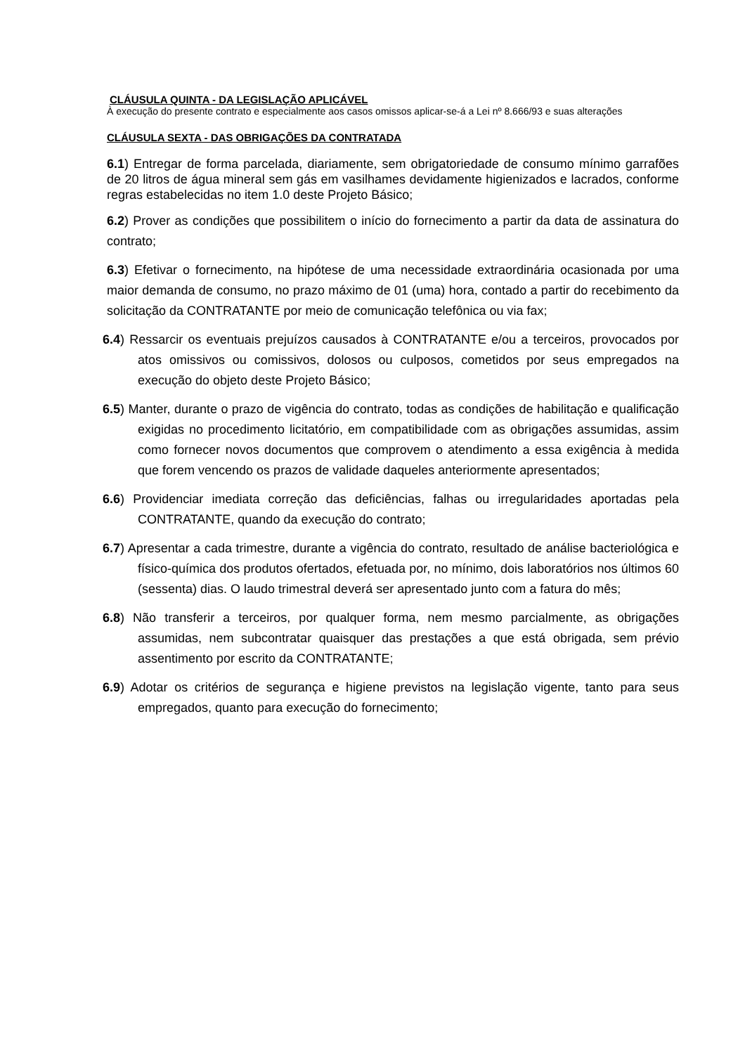CLÁUSULA QUINTA - DA LEGISLAÇÃO APLICÁVEL
À execução do presente contrato e especialmente aos casos omissos aplicar-se-á a Lei nº 8.666/93 e suas alterações
CLÁUSULA SEXTA - DAS OBRIGAÇÕES DA CONTRATADA
6.1) Entregar de forma parcelada, diariamente, sem obrigatoriedade de consumo mínimo garrafões de 20 litros de água mineral sem gás em vasilhames devidamente higienizados e lacrados, conforme regras estabelecidas no item 1.0 deste Projeto Básico;
6.2) Prover as condições que possibilitem o início do fornecimento a partir da data de assinatura do contrato;
6.3) Efetivar o fornecimento, na hipótese de uma necessidade extraordinária ocasionada por uma maior demanda de consumo, no prazo máximo de 01 (uma) hora, contado a partir do recebimento da solicitação da CONTRATANTE por meio de comunicação telefônica ou via fax;
6.4) Ressarcir os eventuais prejuízos causados à CONTRATANTE e/ou a terceiros, provocados por atos omissivos ou comissivos, dolosos ou culposos, cometidos por seus empregados na execução do objeto deste Projeto Básico;
6.5) Manter, durante o prazo de vigência do contrato, todas as condições de habilitação e qualificação exigidas no procedimento licitatório, em compatibilidade com as obrigações assumidas, assim como fornecer novos documentos que comprovem o atendimento a essa exigência à medida que forem vencendo os prazos de validade daqueles anteriormente apresentados;
6.6) Providenciar imediata correção das deficiências, falhas ou irregularidades aportadas pela CONTRATANTE, quando da execução do contrato;
6.7) Apresentar a cada trimestre, durante a vigência do contrato, resultado de análise bacteriológica e físico-química dos produtos ofertados, efetuada por, no mínimo, dois laboratórios nos últimos 60 (sessenta) dias. O laudo trimestral deverá ser apresentado junto com a fatura do mês;
6.8) Não transferir a terceiros, por qualquer forma, nem mesmo parcialmente, as obrigações assumidas, nem subcontratar quaisquer das prestações a que está obrigada, sem prévio assentimento por escrito da CONTRATANTE;
6.9) Adotar os critérios de segurança e higiene previstos na legislação vigente, tanto para seus empregados, quanto para execução do fornecimento;